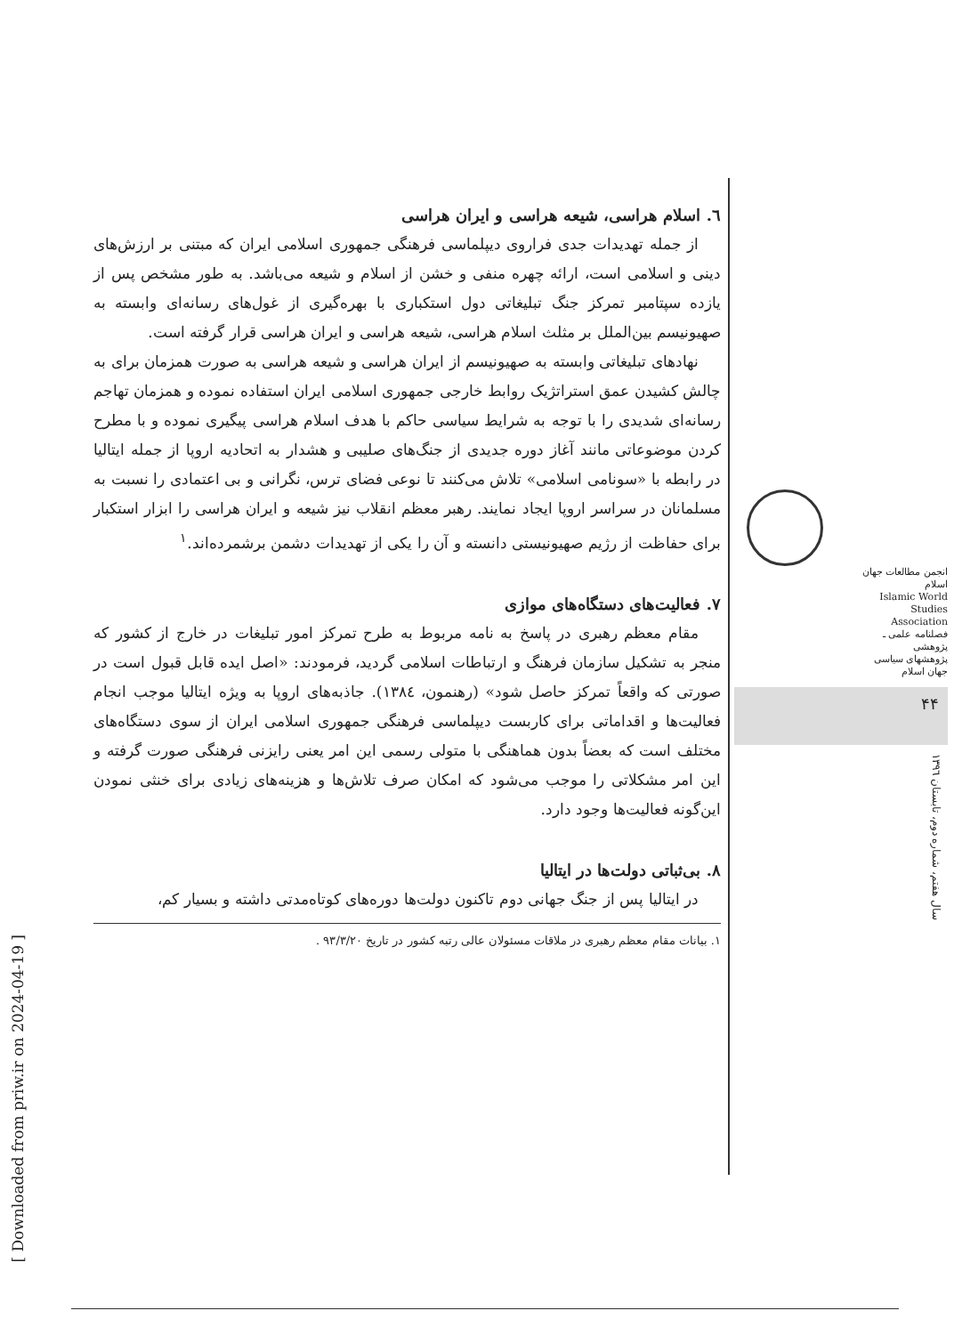٦. اسلام هراسی، شیعه هراسی و ایران هراسی
از جمله تهدیدات جدی فراروی دیپلماسی فرهنگی جمهوری اسلامی ایران که مبتنی بر ارزش‌های دینی و اسلامی است، ارائه چهره منفی و خشن از اسلام و شیعه می‌باشد. به طور مشخص پس از یازده سپتامبر تمرکز جنگ تبلیغاتی دول استکباری با بهره‌گیری از غول‌های رسانه‌ای وابسته به صهیونیسم بین‌الملل بر مثلث اسلام هراسی، شیعه هراسی و ایران هراسی قرار گرفته است.
نهادهای تبلیغاتی وابسته به صهیونیسم از ایران هراسی و شیعه هراسی به صورت همزمان برای به چالش کشیدن عمق استراتژیک روابط خارجی جمهوری اسلامی ایران استفاده نموده و همزمان تهاجم رسانه‌ای شدیدی را با توجه به شرایط سیاسی حاکم با هدف اسلام هراسی پیگیری نموده و با مطرح کردن موضوعاتی مانند آغاز دوره جدیدی از جنگ‌های صلیبی و هشدار به اتحادیه اروپا از جمله ایتالیا در رابطه با «سونامی اسلامی» تلاش می‌کنند تا نوعی فضای ترس، نگرانی و بی اعتمادی را نسبت به مسلمانان در سراسر اروپا ایجاد نمایند. رهبر معظم انقلاب نیز شیعه و ایران هراسی را ابزار استکبار برای حفاظت از رژیم صهیونیستی دانسته و آن را یکی از تهدیدات دشمن برشمرده‌اند.<sup>١</sup>
٧. فعالیت‌های دستگاه‌های موازی
مقام معظم رهبری در پاسخ به نامه مربوط به طرح تمرکز امور تبلیغات در خارج از کشور که منجر به تشکیل سازمان فرهنگ و ارتباطات اسلامی گردید، فرمودند: «اصل ایده قابل قبول است در صورتی که واقعاً تمرکز حاصل شود» (رهنمون، ١٣٨٤). جاذبه‌های اروپا به ویژه ایتالیا موجب انجام فعالیت‌ها و اقداماتی برای کاربست دیپلماسی فرهنگی جمهوری اسلامی ایران از سوی دستگاه‌های مختلف است که بعضاً بدون هماهنگی با متولی رسمی این امر یعنی رایزنی فرهنگی صورت گرفته و این امر مشکلاتی را موجب می‌شود که امکان صرف تلاش‌ها و هزینه‌های زیادی برای خنثی نمودن این‌گونه فعالیت‌ها وجود دارد.
٨. بی‌ثباتی دولت‌ها در ایتالیا
در ایتالیا پس از جنگ جهانی دوم تاکنون دولت‌ها دوره‌های کوتاه‌مدتی داشته و بسیار کم،
١. بیانات مقام معظم رهبری در ملاقات مسئولان عالی رتبه کشور در تاریخ ٩٣/٣/٢٠ .
انجمن مطالعات جهان اسلام
Islamic World Studies Association
فصلنامه علمی ـ پژوهشی
پژوهشهای سیاسی جهان اسلام
۴۴
سال هفتم، شماره دوم، تابستان ١٣٩٦
[ Downloaded from priw.ir on 2024-04-19 ]